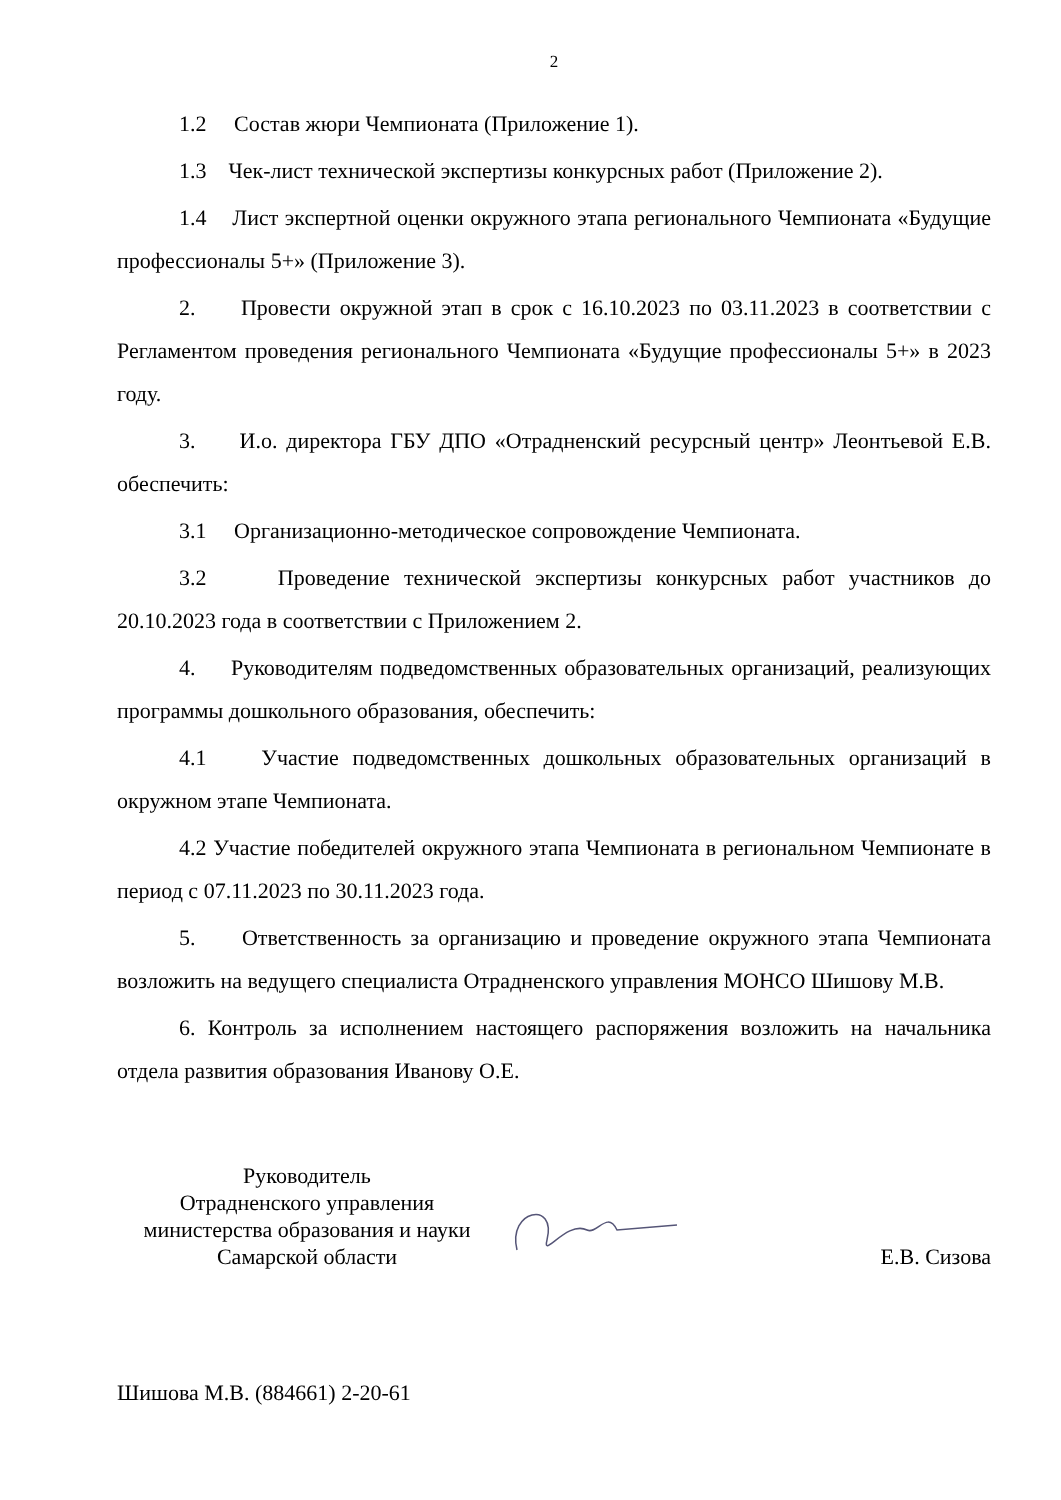2
1.2 Состав жюри Чемпионата (Приложение 1).
1.3 Чек-лист технической экспертизы конкурсных работ (Приложение 2).
1.4 Лист экспертной оценки окружного этапа регионального Чемпионата «Будущие профессионалы 5+» (Приложение 3).
2. Провести окружной этап в срок с 16.10.2023 по 03.11.2023 в соответствии с Регламентом проведения регионального Чемпионата «Будущие профессионалы 5+» в 2023 году.
3. И.о. директора ГБУ ДПО «Отрадненский ресурсный центр» Леонтьевой Е.В. обеспечить:
3.1 Организационно-методическое сопровождение Чемпионата.
3.2 Проведение технической экспертизы конкурсных работ участников до 20.10.2023 года в соответствии с Приложением 2.
4. Руководителям подведомственных образовательных организаций, реализующих программы дошкольного образования, обеспечить:
4.1 Участие подведомственных дошкольных образовательных организаций в окружном этапе Чемпионата.
4.2 Участие победителей окружного этапа Чемпионата в региональном Чемпионате в период с 07.11.2023 по 30.11.2023 года.
5. Ответственность за организацию и проведение окружного этапа Чемпионата возложить на ведущего специалиста Отрадненского управления МОНСО Шишову М.В.
6. Контроль за исполнением настоящего распоряжения возложить на начальника отдела развития образования Иванову О.Е.
Руководитель
Отрадненского управления
министерства образования и науки
Самарской области
Е.В. Сизова
Шишова М.В. (884661) 2-20-61